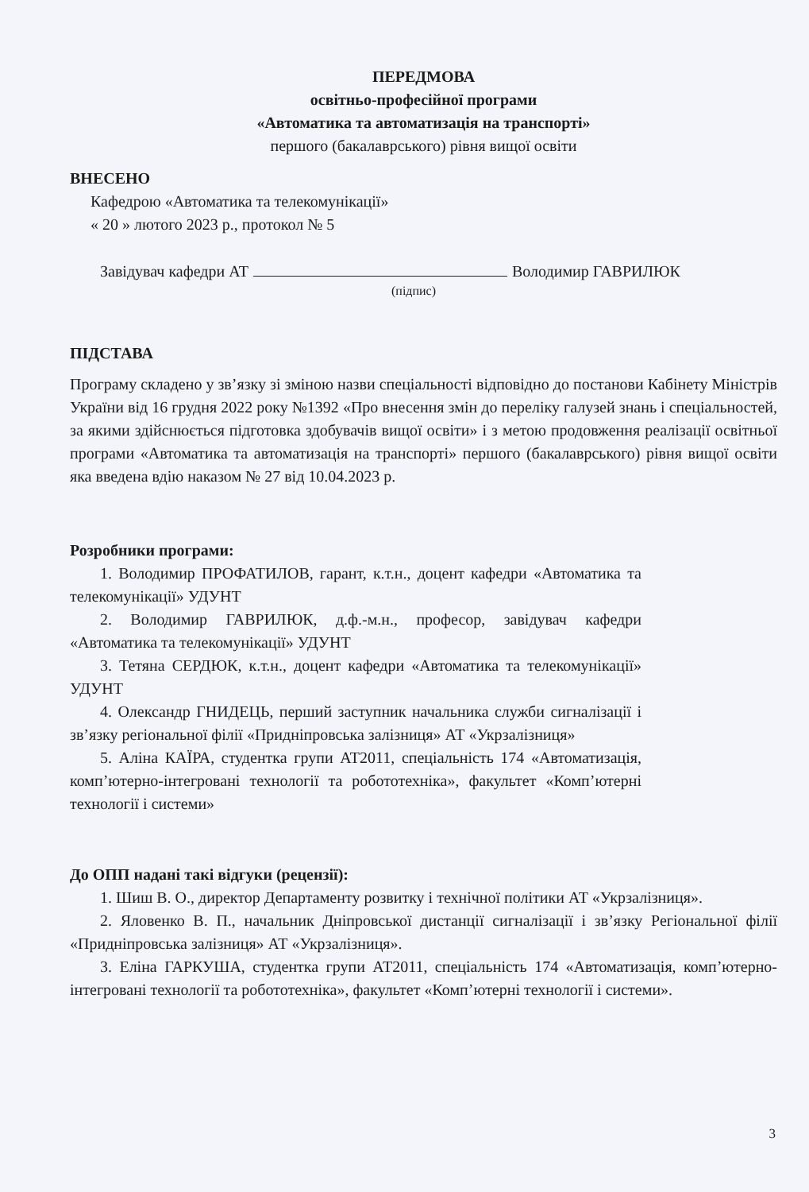ПЕРЕДМОВА
освітньо-професійної програми
«Автоматика та автоматизація на транспорті»
першого (бакалаврського) рівня вищої освіти
ВНЕСЕНО
Кафедрою «Автоматика та телекомунікації»
« 20 » лютого 2023 р., протокол № 5
Завідувач кафедри АТ Володимир ГАВРИЛЮК
(підпис)
ПІДСТАВА
Програму складено у зв’язку зі зміною назви спеціальності відповідно до постанови Кабінету Міністрів України від 16 грудня 2022 року №1392 «Про внесення змін до переліку галузей знань і спеціальностей, за якими здійснюється підготовка здобувачів вищої освіти» і з метою продовження реалізації освітньої програми «Автоматика та автоматизація на транспорті» першого (бакалаврського) рівня вищої освіти яка введена вдію наказом № 27 від 10.04.2023 р.
Розробники програми:
1. Володимир ПРОФАТИЛОВ, гарант, к.т.н., доцент кафедри «Автоматика та телекомунікації» УДУНТ
2. Володимир ГАВРИЛЮК, д.ф.-м.н., професор, завідувач кафедри «Автоматика та телекомунікації» УДУНТ
3. Тетяна СЕРДЮК, к.т.н., доцент кафедри «Автоматика та телекомунікації» УДУНТ
4. Олександр ГНИДЕЦЬ, перший заступник начальника служби сигналізації і зв’язку регіональної філії «Придніпровська залізниця» АТ «Укрзалізниця»
5. Аліна КАЇРА, студентка групи АТ2011, спеціальність 174 «Автоматизація, комп’ютерно-інтегровані технології та робототехніка», факультет «Комп’ютерні технології і системи»
До ОПП надані такі відгуки (рецензії):
1. Шиш В. О., директор Департаменту розвитку і технічної політики АТ «Укрзалізниця».
2. Яловенко В. П., начальник Дніпровської дистанції сигналізації і зв’язку Регіональної філії «Придніпровська залізниця» АТ «Укрзалізниця».
3. Еліна ГАРКУША, студентка групи АТ2011, спеціальність 174 «Автоматизація, комп’ютерно-інтегровані технології та робототехніка», факультет «Комп’ютерні технології і системи».
3